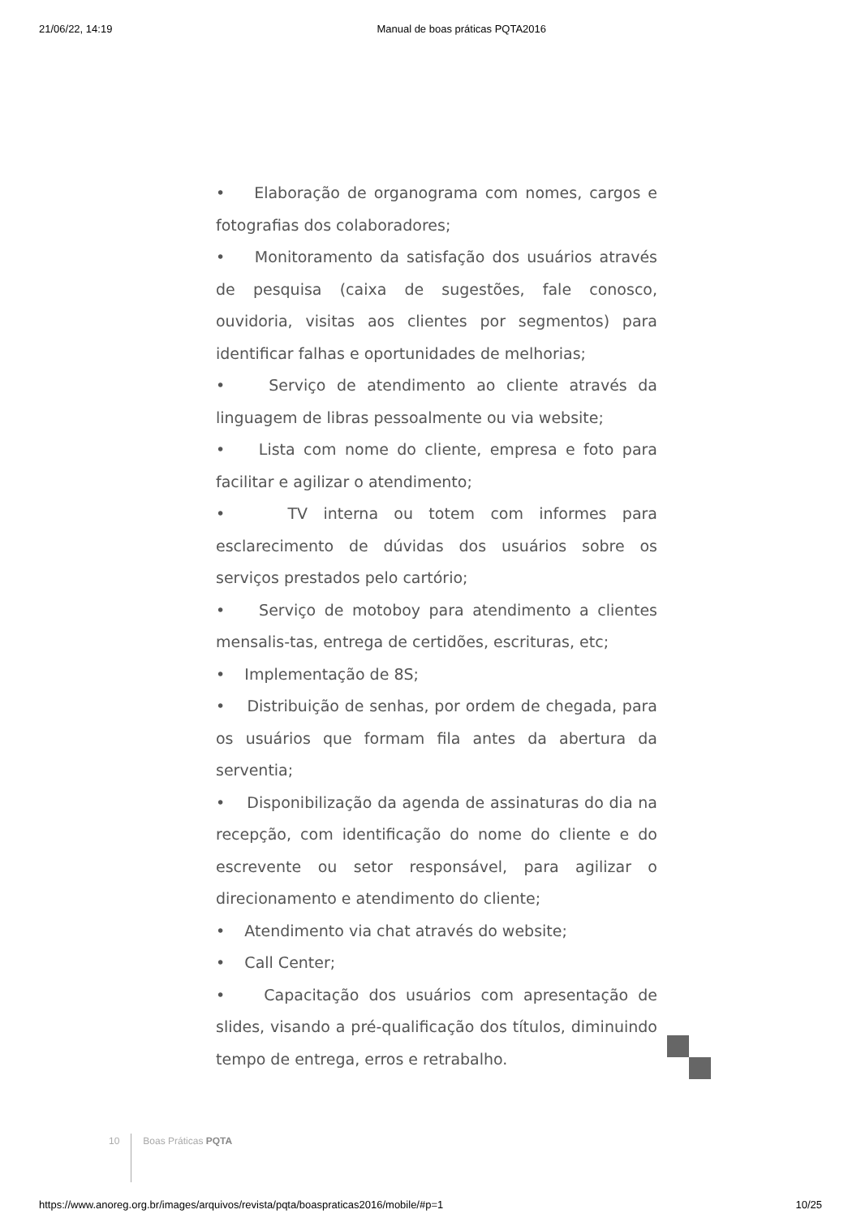21/06/22, 14:19 Manual de boas práticas PQTA2016
• Elaboração de organograma com nomes, cargos e fotografias dos colaboradores;
• Monitoramento da satisfação dos usuários através de pesquisa (caixa de sugestões, fale conosco, ouvidoria, visitas aos clientes por segmentos) para identificar falhas e oportunidades de melhorias;
• Serviço de atendimento ao cliente através da linguagem de libras pessoalmente ou via website;
• Lista com nome do cliente, empresa e foto para facilitar e agilizar o atendimento;
• TV interna ou totem com informes para esclarecimento de dúvidas dos usuários sobre os serviços prestados pelo cartório;
• Serviço de motoboy para atendimento a clientes mensalis-tas, entrega de certidões, escrituras, etc;
• Implementação de 8S;
• Distribuição de senhas, por ordem de chegada, para os usuários que formam fila antes da abertura da serventia;
• Disponibilização da agenda de assinaturas do dia na recepção, com identificação do nome do cliente e do escrevente ou setor responsável, para agilizar o direcionamento e atendimento do cliente;
• Atendimento via chat através do website;
• Call Center;
• Capacitação dos usuários com apresentação de slides, visando a pré-qualificação dos títulos, diminuindo tempo de entrega, erros e retrabalho.
10 Boas Práticas PQTA
https://www.anoreg.org.br/images/arquivos/revista/pqta/boaspraticas2016/mobile/#p=1 10/25